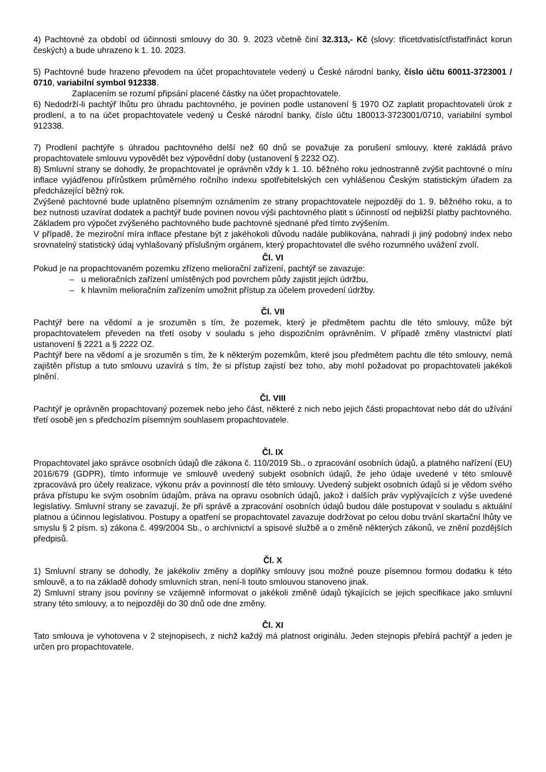4) Pachtovné za období od účinnosti smlouvy do 30. 9. 2023 včetně činí 32.313,- Kč (slovy: třicetdvatisíctřistatřináct korun českých) a bude uhrazeno k 1. 10. 2023.
5) Pachtovné bude hrazeno převodem na účet propachtovatele vedený u České národní banky, číslo účtu 60011-3723001 / 0710, variabilní symbol 912338.
Zaplacením se rozumí připsání placené částky na účet propachtovatele.
6) Nedodrží-li pachtýř lhůtu pro úhradu pachtovného, je povinen podle ustanovení § 1970 OZ zaplatit propachtovateli úrok z prodlení, a to na účet propachtovatele vedený u České národní banky, číslo účtu 180013-3723001/0710, variabilní symbol 912338.
7) Prodlení pachtýře s úhradou pachtovného delší než 60 dnů se považuje za porušení smlouvy, které zakládá právo propachtovatele smlouvu vypovědět bez výpovědní doby (ustanovení § 2232 OZ).
8) Smluvní strany se dohodly, že propachtovatel je oprávněn vždy k 1. 10. běžného roku jednostranně zvýšit pachtovné o míru inflace vyjádřenou přírůstkem průměrného ročního indexu spotřebitelských cen vyhlášenou Českým statistickým úřadem za předcházející běžný rok.
Zvýšené pachtovné bude uplatněno písemným oznámením ze strany propachtovatele nejpozději do 1. 9. běžného roku, a to bez nutnosti uzavírat dodatek a pachtýř bude povinen novou výši pachtovného platit s účinností od nejbližší platby pachtovného.
Základem pro výpočet zvýšeného pachtovného bude pachtovné sjednané před tímto zvýšením.
V případě, že meziroční míra inflace přestane být z jakéhokoli důvodu nadále publikována, nahradí ji jiný podobný index nebo srovnatelný statistický údaj vyhlašovaný příslušným orgánem, který propachtovatel dle svého rozumného uvážení zvolí.
Čl. VI
Pokud je na propachtovaném pozemku zřízeno meliorační zařízení, pachtýř se zavazuje:
– u melioračních zařízení umístěných pod povrchem půdy zajistit jejich údržbu,
– k hlavním melioračním zařízením umožnit přístup za účelem provedení údržby.
Čl. VII
Pachtýř bere na vědomí a je srozuměn s tím, že pozemek, který je předmětem pachtu dle této smlouvy, může být propachtovatelem převeden na třetí osoby v souladu s jeho dispozičním oprávněním. V případě změny vlastnictví platí ustanovení § 2221 a § 2222 OZ.
Pachtýř bere na vědomí a je srozuměn s tím, že k některým pozemkům, které jsou předmětem pachtu dle této smlouvy, nemá zajištěn přístup a tuto smlouvu uzavírá s tím, že si přístup zajistí bez toho, aby mohl požadovat po propachtovateli jakékoli plnění.
Čl. VIII
Pachtýř je oprávněn propachtovaný pozemek nebo jeho část, některé z nich nebo jejich části propachtovat nebo dát do užívání třetí osobě jen s předchozím písemným souhlasem propachtovatele.
Čl. IX
Propachtovatel jako správce osobních údajů dle zákona č. 110/2019 Sb., o zpracování osobních údajů, a platného nařízení (EU) 2016/679 (GDPR), tímto informuje ve smlouvě uvedený subjekt osobních údajů, že jeho údaje uvedené v této smlouvě zpracovává pro účely realizace, výkonu práv a povinností dle této smlouvy. Uvedený subjekt osobních údajů si je vědom svého práva přístupu ke svým osobním údajům, práva na opravu osobních údajů, jakož i dalších práv vyplývajících z výše uvedené legislativy. Smluvní strany se zavazují, že při správě a zpracování osobních údajů budou dále postupovat v souladu s aktuální platnou a účinnou legislativou. Postupy a opatření se propachtovatel zavazuje dodržovat po celou dobu trvání skartační lhůty ve smyslu § 2 písm. s) zákona č. 499/2004 Sb., o archivnictví a spisové službě a o změně některých zákonů, ve znění pozdějších předpisů.
Čl. X
1) Smluvní strany se dohodly, že jakékoliv změny a doplňky smlouvy jsou možné pouze písemnou formou dodatku k této smlouvě, a to na základě dohody smluvních stran, není-li touto smlouvou stanoveno jinak.
2) Smluvní strany jsou povinny se vzájemně informovat o jakékoli změně údajů týkajících se jejich specifikace jako smluvní strany této smlouvy, a to nejpozději do 30 dnů ode dne změny.
Čl. XI
Tato smlouva je vyhotovena v 2 stejnopisech, z nichž každý má platnost originálu. Jeden stejnopis přebírá pachtýř a jeden je určen pro propachtovatele.